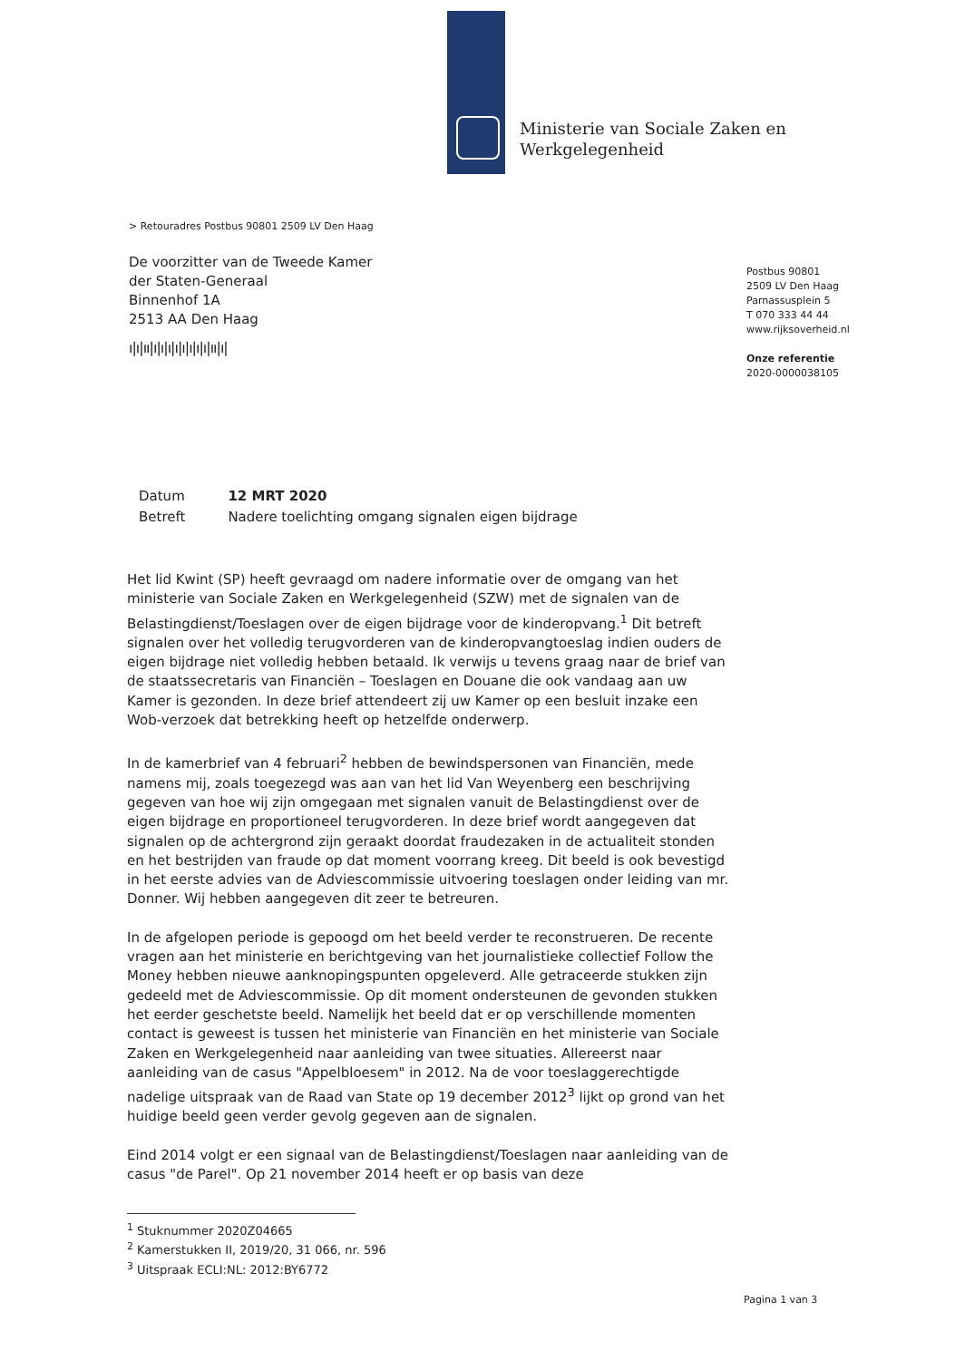Ministerie van Sociale Zaken en
Werkgelegenheid
> Retouradres Postbus 90801 2509 LV Den Haag
De voorzitter van de Tweede Kamer
der Staten-Generaal
Binnenhof 1A
2513 AA Den Haag
ı|ı|ıı|ı|ı|ı|ı|ı|ı|ı|ı|ıı|ı|
Postbus 90801
2509 LV Den Haag
Parnassusplein 5
T 070 333 44 44
www.rijksoverheid.nl
Onze referentie
2020-0000038105
| Datum | 12 MRT 2020 |
| Betreft | Nadere toelichting omgang signalen eigen bijdrage |
Het lid Kwint (SP) heeft gevraagd om nadere informatie over de omgang van het ministerie van Sociale Zaken en Werkgelegenheid (SZW) met de signalen van de Belastingdienst/Toeslagen over de eigen bijdrage voor de kinderopvang.<sup>1</sup> Dit betreft signalen over het volledig terugvorderen van de kinderopvangtoeslag indien ouders de eigen bijdrage niet volledig hebben betaald. Ik verwijs u tevens graag naar de brief van de staatssecretaris van Financiën – Toeslagen en Douane die ook vandaag aan uw Kamer is gezonden. In deze brief attendeert zij uw Kamer op een besluit inzake een Wob-verzoek dat betrekking heeft op hetzelfde onderwerp.
In de kamerbrief van 4 februari<sup>2</sup> hebben de bewindspersonen van Financiën, mede namens mij, zoals toegezegd was aan van het lid Van Weyenberg een beschrijving gegeven van hoe wij zijn omgegaan met signalen vanuit de Belastingdienst over de eigen bijdrage en proportioneel terugvorderen. In deze brief wordt aangegeven dat signalen op de achtergrond zijn geraakt doordat fraudezaken in de actualiteit stonden en het bestrijden van fraude op dat moment voorrang kreeg. Dit beeld is ook bevestigd in het eerste advies van de Adviescommissie uitvoering toeslagen onder leiding van mr. Donner. Wij hebben aangegeven dit zeer te betreuren.
In de afgelopen periode is gepoogd om het beeld verder te reconstrueren. De recente vragen aan het ministerie en berichtgeving van het journalistieke collectief Follow the Money hebben nieuwe aanknopingspunten opgeleverd. Alle getraceerde stukken zijn gedeeld met de Adviescommissie. Op dit moment ondersteunen de gevonden stukken het eerder geschetste beeld. Namelijk het beeld dat er op verschillende momenten contact is geweest is tussen het ministerie van Financiën en het ministerie van Sociale Zaken en Werkgelegenheid naar aanleiding van twee situaties. Allereerst naar aanleiding van de casus "Appelbloesem" in 2012. Na de voor toeslaggerechtigde nadelige uitspraak van de Raad van State op 19 december 2012<sup>3</sup> lijkt op grond van het huidige beeld geen verder gevolg gegeven aan de signalen.
Eind 2014 volgt er een signaal van de Belastingdienst/Toeslagen naar aanleiding van de casus "de Parel". Op 21 november 2014 heeft er op basis van deze
<sup>1</sup> Stuknummer 2020Z04665
<sup>2</sup> Kamerstukken II, 2019/20, 31 066, nr. 596
<sup>3</sup> Uitspraak ECLI:NL: 2012:BY6772
Pagina 1 van 3